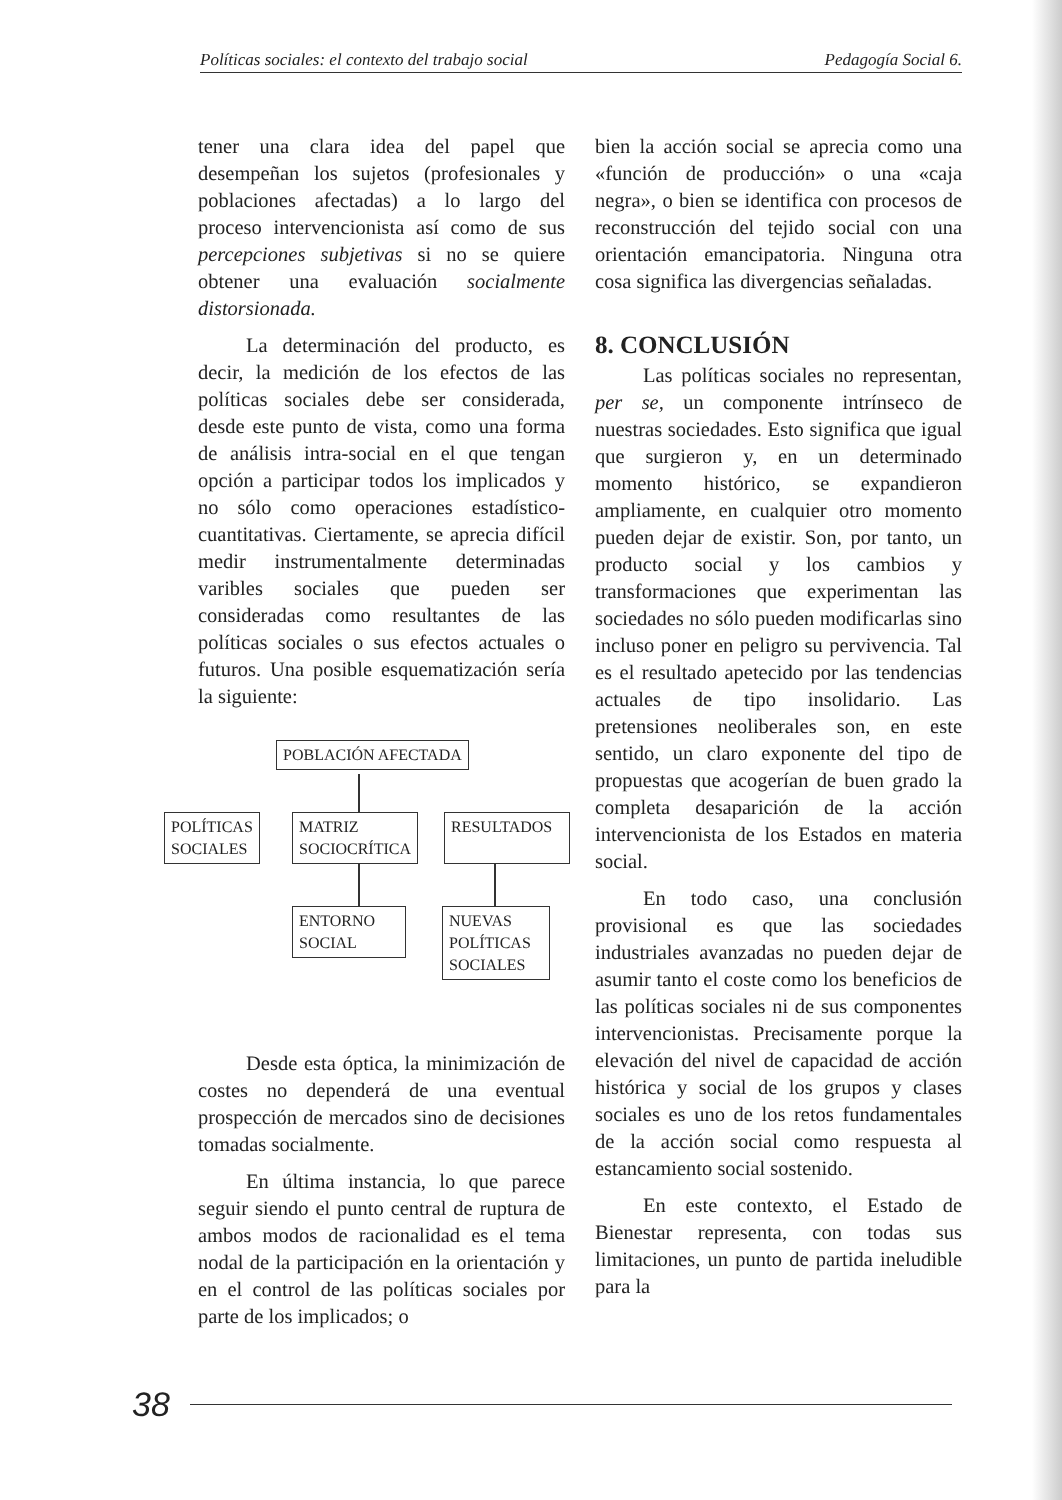Políticas sociales: el contexto del trabajo social Pedagogía Social 6.
tener una clara idea del papel que desempeñan los sujetos (profesionales y poblaciones afectadas) a lo largo del proceso intervencionista así como de sus percepciones subjetivas si no se quiere obtener una evaluación socialmente distorsionada.
La determinación del producto, es decir, la medición de los efectos de las políticas sociales debe ser considerada, desde este punto de vista, como una forma de análisis intra-social en el que tengan opción a participar todos los implicados y no sólo como operaciones estadístico-cuantitativas. Ciertamente, se aprecia difícil medir instrumentalmente determinadas varibles sociales que pueden ser consideradas como resultantes de las políticas sociales o sus efectos actuales o futuros. Una posible esquematización sería la siguiente:
POBLACIÓN AFECTADA
POLÍTICAS
SOCIALES
MATRIZ
SOCIOCRÍTICA
RESULTADOS
ENTORNO
SOCIAL
NUEVAS
POLÍTICAS
SOCIALES
Desde esta óptica, la minimización de costes no dependerá de una eventual prospección de mercados sino de decisiones tomadas socialmente.
En última instancia, lo que parece seguir siendo el punto central de ruptura de ambos modos de racionalidad es el tema nodal de la participación en la orientación y en el control de las políticas sociales por parte de los implicados; o
bien la acción social se aprecia como una «función de producción» o una «caja negra», o bien se identifica con procesos de reconstrucción del tejido social con una orientación emancipatoria. Ninguna otra cosa significa las divergencias señaladas.
8. CONCLUSIÓN
Las políticas sociales no representan, per se, un componente intrínseco de nuestras sociedades. Esto significa que igual que surgieron y, en un determinado momento histórico, se expandieron ampliamente, en cualquier otro momento pueden dejar de existir. Son, por tanto, un producto social y los cambios y transformaciones que experimentan las sociedades no sólo pueden modificarlas sino incluso poner en peligro su pervivencia. Tal es el resultado apetecido por las tendencias actuales de tipo insolidario. Las pretensiones neoliberales son, en este sentido, un claro exponente del tipo de propuestas que acogerían de buen grado la completa desaparición de la acción intervencionista de los Estados en materia social.
En todo caso, una conclusión provisional es que las sociedades industriales avanzadas no pueden dejar de asumir tanto el coste como los beneficios de las políticas sociales ni de sus componentes intervencionistas. Precisamente porque la elevación del nivel de capacidad de acción histórica y social de los grupos y clases sociales es uno de los retos fundamentales de la acción social como respuesta al estancamiento social sostenido.
En este contexto, el Estado de Bienestar representa, con todas sus limitaciones, un punto de partida ineludible para la
38